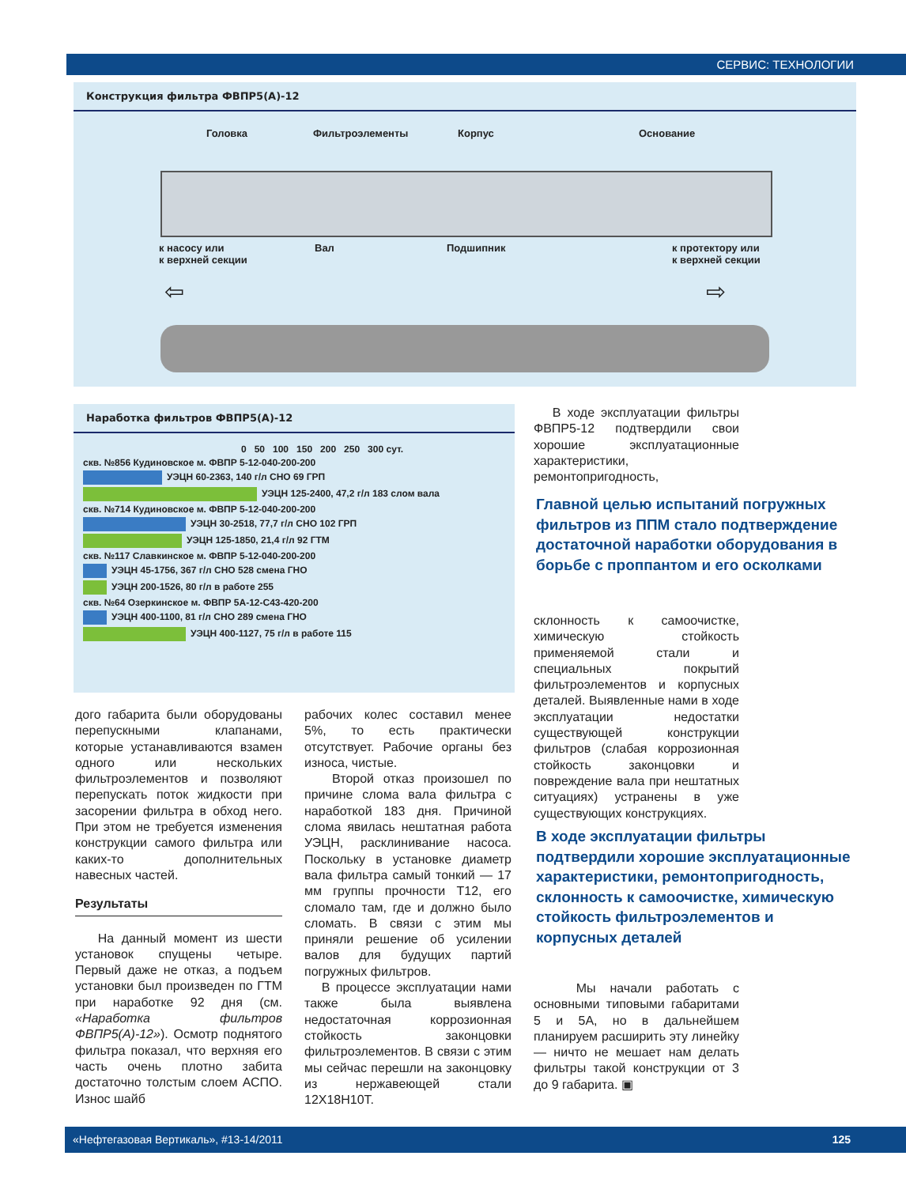СЕРВИС: ТЕХНОЛОГИИ
Конструкция фильтра ФВПР5(А)-12
Головка Фильтроэлементы Корпус Основание
к насосу или
к верхней секции
Вал Подшипник к протектору или
к верхней секции
⇦ ⇨
Наработка фильтров ФВПР5(А)-12
0 50 100 150 200 250 300 сут.
скв. №856 Кудиновское м. ФВПР 5-12-040-200-200
УЭЦН 60-2363, 140 г/л СНО 69 ГРП
УЭЦН 125-2400, 47,2 г/л 183 слом вала
скв. №714 Кудиновское м. ФВПР 5-12-040-200-200
УЭЦН 30-2518, 77,7 г/л СНО 102 ГРП
УЭЦН 125-1850, 21,4 г/л 92 ГТМ
скв. №117 Славкинское м. ФВПР 5-12-040-200-200
УЭЦН 45-1756, 367 г/л СНО 528 смена ГНО
УЭЦН 200-1526, 80 г/л в работе 255
скв. №64 Озеркинское м. ФВПР 5А-12-С43-420-200
УЭЦН 400-1100, 81 г/л СНО 289 смена ГНО
УЭЦН 400-1127, 75 г/л в работе 115
В ходе эксплуатации фильтры ФВПР5-12 подтвердили свои хорошие эксплуатационные характеристики, ремонтопригодность,
Главной целью испытаний погружных фильтров из ППМ стало подтверждение достаточной наработки оборудования в борьбе с проппантом и его осколками
склонность к самоочистке, химическую стойкость применяемой стали и специальных покрытий фильтроэлементов и корпусных деталей. Выявленные нами в ходе эксплуатации недостатки существующей конструкции фильтров (слабая коррозионная стойкость законцовки и повреждение вала при нештатных ситуациях) устранены в уже существующих конструкциях.
В ходе эксплуатации фильтры подтвердили хорошие эксплуатационные характеристики, ремонтопригодность, склонность к самоочистке, химическую стойкость фильтроэлементов и корпусных деталей
Мы начали работать с основными типовыми габаритами 5 и 5А, но в дальнейшем планируем расширить эту линейку — ничто не мешает нам делать фильтры такой конструкции от 3 до 9 габарита. ▣
дого габарита были оборудованы перепускными клапанами, которые устанавливаются взамен одного или нескольких фильтроэлементов и позволяют перепускать поток жидкости при засорении фильтра в обход него. При этом не требуется изменения конструкции самого фильтра или каких-то дополнительных навесных частей.
Результаты
На данный момент из шести установок спущены четыре. Первый даже не отказ, а подъем установки был произведен по ГТМ при наработке 92 дня (см. «Наработка фильтров ФВПР5(А)-12»). Осмотр поднятого фильтра показал, что верхняя его часть очень плотно забита достаточно толстым слоем АСПО. Износ шайб
рабочих колес составил менее 5%, то есть практически отсутствует. Рабочие органы без износа, чистые.
Второй отказ произошел по причине слома вала фильтра с наработкой 183 дня. Причиной слома явилась нештатная работа УЭЦН, расклинивание насоса. Поскольку в установке диаметр вала фильтра самый тонкий — 17 мм группы прочности Т12, его сломало там, где и должно было сломать. В связи с этим мы приняли решение об усилении валов для будущих партий погружных фильтров.
В процессе эксплуатации нами также была выявлена недостаточная коррозионная стойкость законцовки фильтроэлементов. В связи с этим мы сейчас перешли на законцовку из нержавеющей стали 12Х18Н10Т.
«Нефтегазовая Вертикаль», #13-14/2011 125